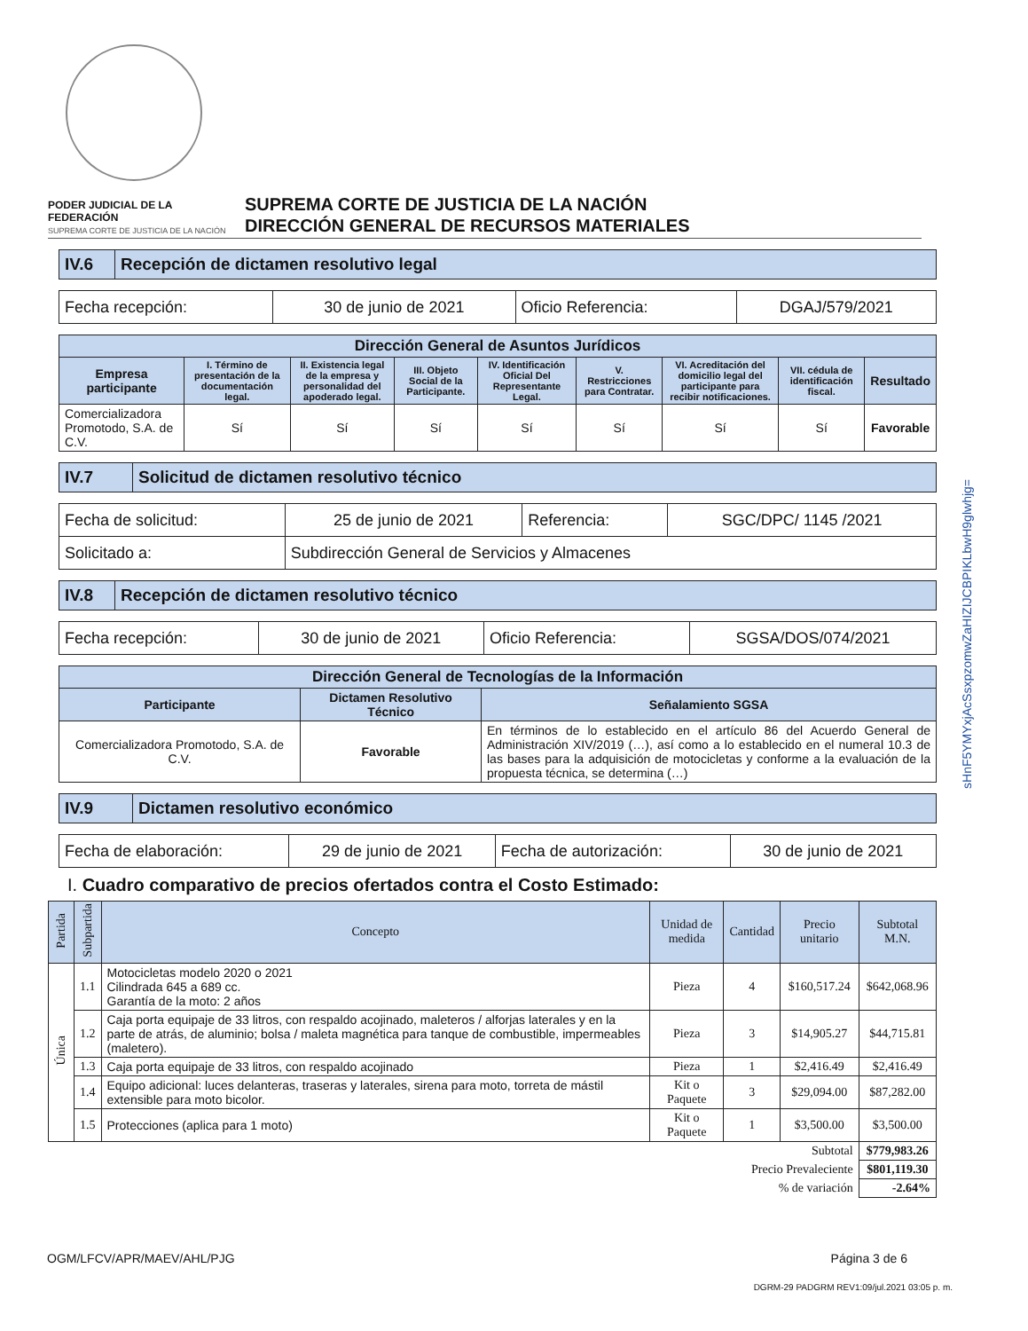PODER JUDICIAL DE LA FEDERACIÓN
SUPREMA CORTE DE JUSTICIA DE LA NACIÓN
SUPREMA CORTE DE JUSTICIA DE LA NACIÓN
DIRECCIÓN GENERAL DE RECURSOS MATERIALES
| IV.6 | Recepción de dictamen resolutivo legal |
| Fecha recepción: | 30 de junio de 2021 | Oficio Referencia: | DGAJ/579/2021 |
| Dirección General de Asuntos Jurídicos | | | | | | | | |
| --- | --- | --- | --- | --- | --- | --- | --- | --- |
| Empresa participante | I. Término de presentación de la documentación legal. | II. Existencia legal de la empresa y personalidad del apoderado legal. | III. Objeto Social de la Participante. | IV. Identificación Oficial Del Representante Legal. | V. Restricciones para Contratar. | VI. Acreditación del domicilio legal del participante para recibir notificaciones. | VII. cédula de identificación fiscal. | Resultado |
| Comercializadora Promotodo, S.A. de C.V. | Sí | Sí | Sí | Sí | Sí | Sí | Sí | Favorable |
| IV.7 | Solicitud de dictamen resolutivo técnico |
| Fecha de solicitud: | 25 de junio de 2021 | Referencia: | SGC/DPC/ 1145 /2021 |
| Solicitado a: | Subdirección General de Servicios y Almacenes | | |
| IV.8 | Recepción de dictamen resolutivo técnico |
| Fecha recepción: | 30 de junio de 2021 | Oficio Referencia: | SGSA/DOS/074/2021 |
| Dirección General de Tecnologías de la Información | | |
| --- | --- | --- |
| Participante | Dictamen Resolutivo Técnico | Señalamiento SGSA |
| Comercializadora Promotodo, S.A. de C.V. | Favorable | En términos de lo establecido en el artículo 86 del Acuerdo General de Administración XIV/2019 (…), así como a lo establecido en el numeral 10.3 de las bases para la adquisición de motocicletas y conforme a la evaluación de la propuesta técnica, se determina (…) |
| IV.9 | Dictamen resolutivo económico |
| Fecha de elaboración: | 29 de junio de 2021 | Fecha de autorización: | 30 de junio de 2021 |
I. Cuadro comparativo de precios ofertados contra el Costo Estimado:
| Partida | Subpartida | Concepto | Unidad de medida | Cantidad | Precio unitario | Subtotal M.N. |
| --- | --- | --- | --- | --- | --- | --- |
| Única | 1.1 | Motocicletas modelo 2020 o 2021 Cilindrada 645 a 689 cc. Garantía de la moto: 2 años | Pieza | 4 | $160,517.24 | $642,068.96 |
| | 1.2 | Caja porta equipaje de 33 litros, con respaldo acojinado, maleteros / alforjas laterales y en la parte de atrás, de aluminio; bolsa / maleta magnética para tanque de combustible, impermeables (maletero). | Pieza | 3 | $14,905.27 | $44,715.81 |
| | 1.3 | Caja porta equipaje de 33 litros, con respaldo acojinado | Pieza | 1 | $2,416.49 | $2,416.49 |
| | 1.4 | Equipo adicional: luces delanteras, traseras y laterales, sirena para moto, torreta de mástil extensible para moto bicolor. | Kit o Paquete | 3 | $29,094.00 | $87,282.00 |
| | 1.5 | Protecciones (aplica para 1 moto) | Kit o Paquete | 1 | $3,500.00 | $3,500.00 |
| Subtotal | | | | | | $779,983.26 |
| Precio Prevaleciente | | | | | | $801,119.30 |
| % de variación | | | | | | -2.64% |
sHnF5YMYxjAcSsxpzomwZaHIZIJCBPIKLbwH9glwhjg=
OGM/LFCV/APR/MAEV/AHL/PJG Página 3 de 6
DGRM-29 PADGRM REV1:09/jul.2021 03:05 p. m.